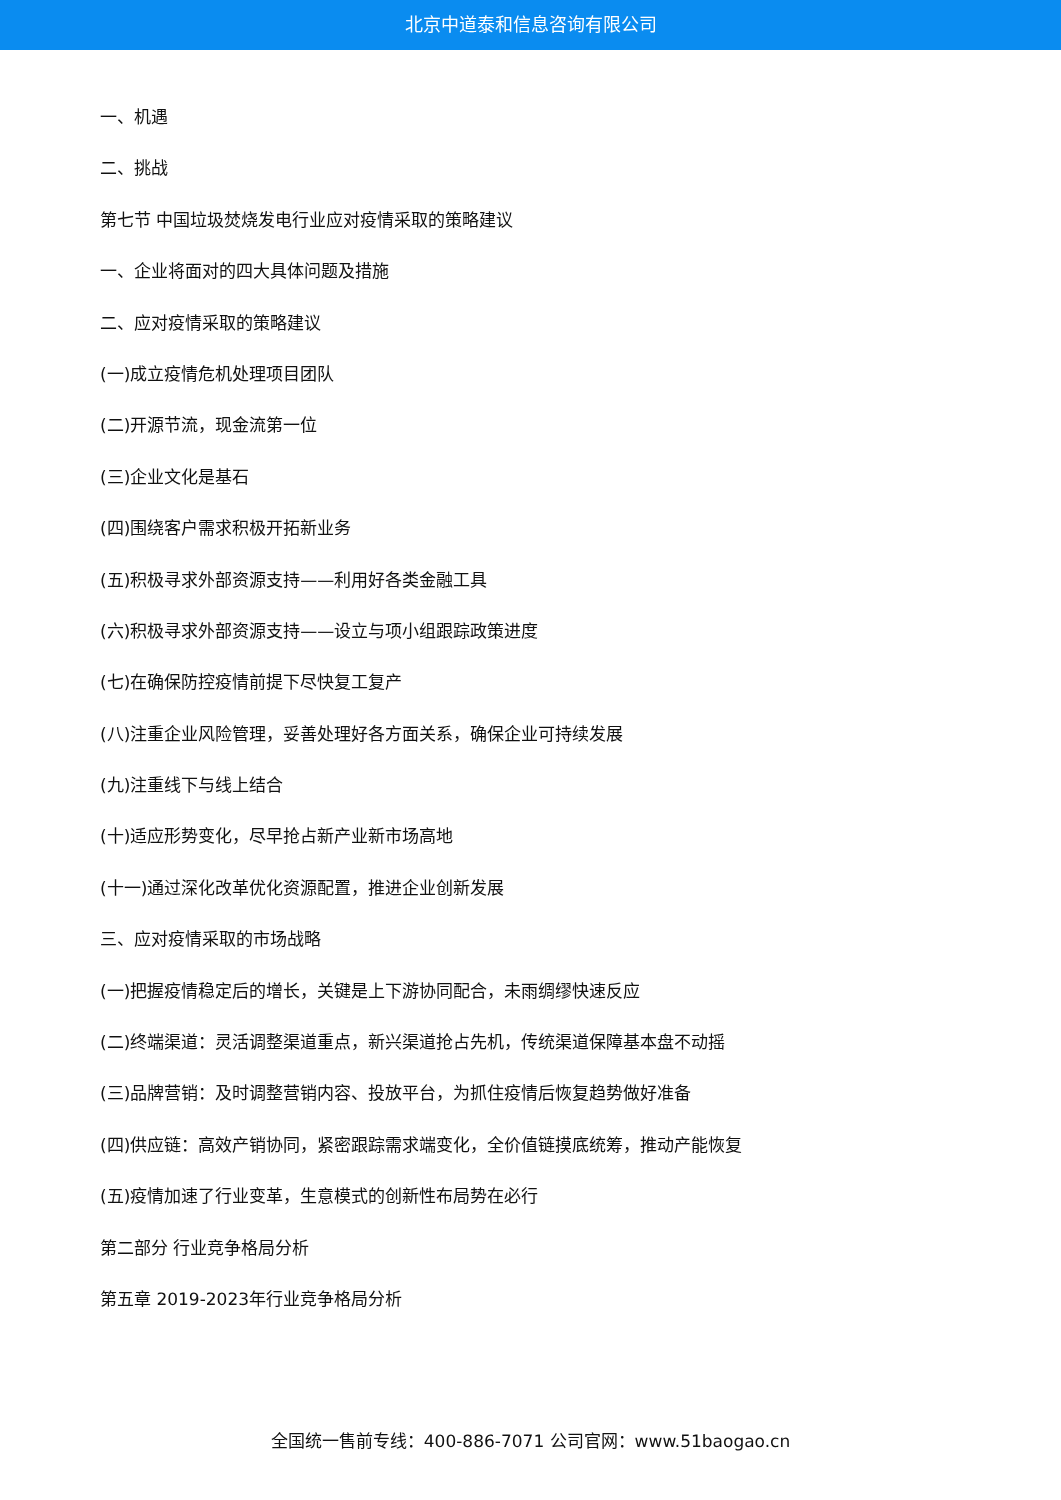北京中道泰和信息咨询有限公司
一、机遇
二、挑战
第七节 中国垃圾焚烧发电行业应对疫情采取的策略建议
一、企业将面对的四大具体问题及措施
二、应对疫情采取的策略建议
(一)成立疫情危机处理项目团队
(二)开源节流，现金流第一位
(三)企业文化是基石
(四)围绕客户需求积极开拓新业务
(五)积极寻求外部资源支持——利用好各类金融工具
(六)积极寻求外部资源支持——设立与项小组跟踪政策进度
(七)在确保防控疫情前提下尽快复工复产
(八)注重企业风险管理，妥善处理好各方面关系，确保企业可持续发展
(九)注重线下与线上结合
(十)适应形势变化，尽早抢占新产业新市场高地
(十一)通过深化改革优化资源配置，推进企业创新发展
三、应对疫情采取的市场战略
(一)把握疫情稳定后的增长，关键是上下游协同配合，未雨绸缪快速反应
(二)终端渠道：灵活调整渠道重点，新兴渠道抢占先机，传统渠道保障基本盘不动摇
(三)品牌营销：及时调整营销内容、投放平台，为抓住疫情后恢复趋势做好准备
(四)供应链：高效产销协同，紧密跟踪需求端变化，全价值链摸底统筹，推动产能恢复
(五)疫情加速了行业变革，生意模式的创新性布局势在必行
第二部分 行业竞争格局分析
第五章 2019-2023年行业竞争格局分析
全国统一售前专线：400-886-7071 公司官网：www.51baogao.cn